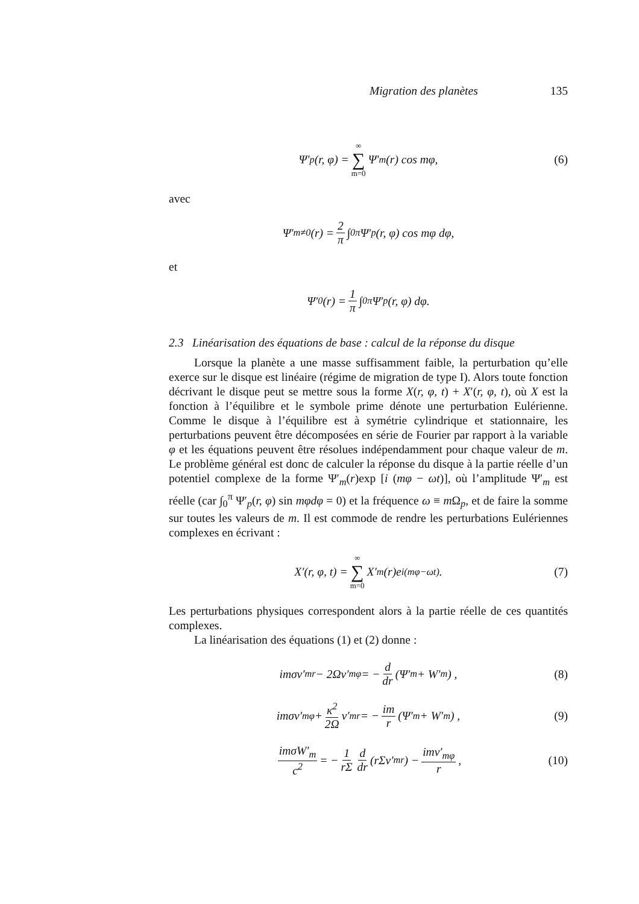Migration des planètes 135
Ψ′<sub>p</sub>(r, φ) = ∞ ∑ m=0 Ψ′<sub>m</sub>(r) cos mφ, (6)
avec
Ψ′<sub>m≠0</sub>(r) = 2 π ∫<sub>0</sub><sup>π</sup> Ψ′<sub>p</sub>(r, φ) cos mφ dφ,
et
Ψ′<sub>0</sub>(r) = 1 π ∫<sub>0</sub><sup>π</sup> Ψ′<sub>p</sub>(r, φ) dφ.
2.3 Linéarisation des équations de base : calcul de la réponse du disque
Lorsque la planète a une masse suffisamment faible, la perturbation qu’elle exerce sur le disque est linéaire (régime de migration de type I). Alors toute fonction décrivant le disque peut se mettre sous la forme X(r, φ, t) + X′(r, φ, t), où X est la fonction à l’équilibre et le symbole prime dénote une perturbation Eulérienne. Comme le disque à l’équilibre est à symétrie cylindrique et stationnaire, les perturbations peuvent être décomposées en série de Fourier par rapport à la variable φ et les équations peuvent être résolues indépendamment pour chaque valeur de m. Le problème général est donc de calculer la réponse du disque à la partie réelle d’un potentiel complexe de la forme Ψ′<sub>m</sub>(r)exp [i (mφ − ωt)], où l’amplitude Ψ′<sub>m</sub> est réelle (car ∫<sub>0</sub><sup>π</sup> Ψ′<sub>p</sub>(r, φ) sin mφdφ = 0) et la fréquence ω ≡ m Ω<sub>p</sub>, et de faire la somme sur toutes les valeurs de m. Il est commode de rendre les perturbations Eulériennes complexes en écrivant :
X′(r, φ, t) = ∞ ∑ m=0 X′<sub>m</sub>(r)e<sup>i(mφ−ωt)</sup>. (7)
Les perturbations physiques correspondent alors à la partie réelle de ces quantités complexes.
La linéarisation des équations (1) et (2) donne :
imσv′<sub>mr</sub> − 2Ωv′<sub>mφ</sub> = − d dr (Ψ′<sub>m</sub> + W′<sub>m</sub>) , (8)
imσv′<sub>mφ</sub> + κ<sup>2</sup> 2Ω v′<sub>mr</sub> = − im r (Ψ′<sub>m</sub> + W′<sub>m</sub>) , (9)
imσW′<sub>m</sub> c<sup>2</sup> = − 1 rΣ d dr (rΣv′<sub>mr</sub>) − imv′<sub>mφ</sub> r, (10)